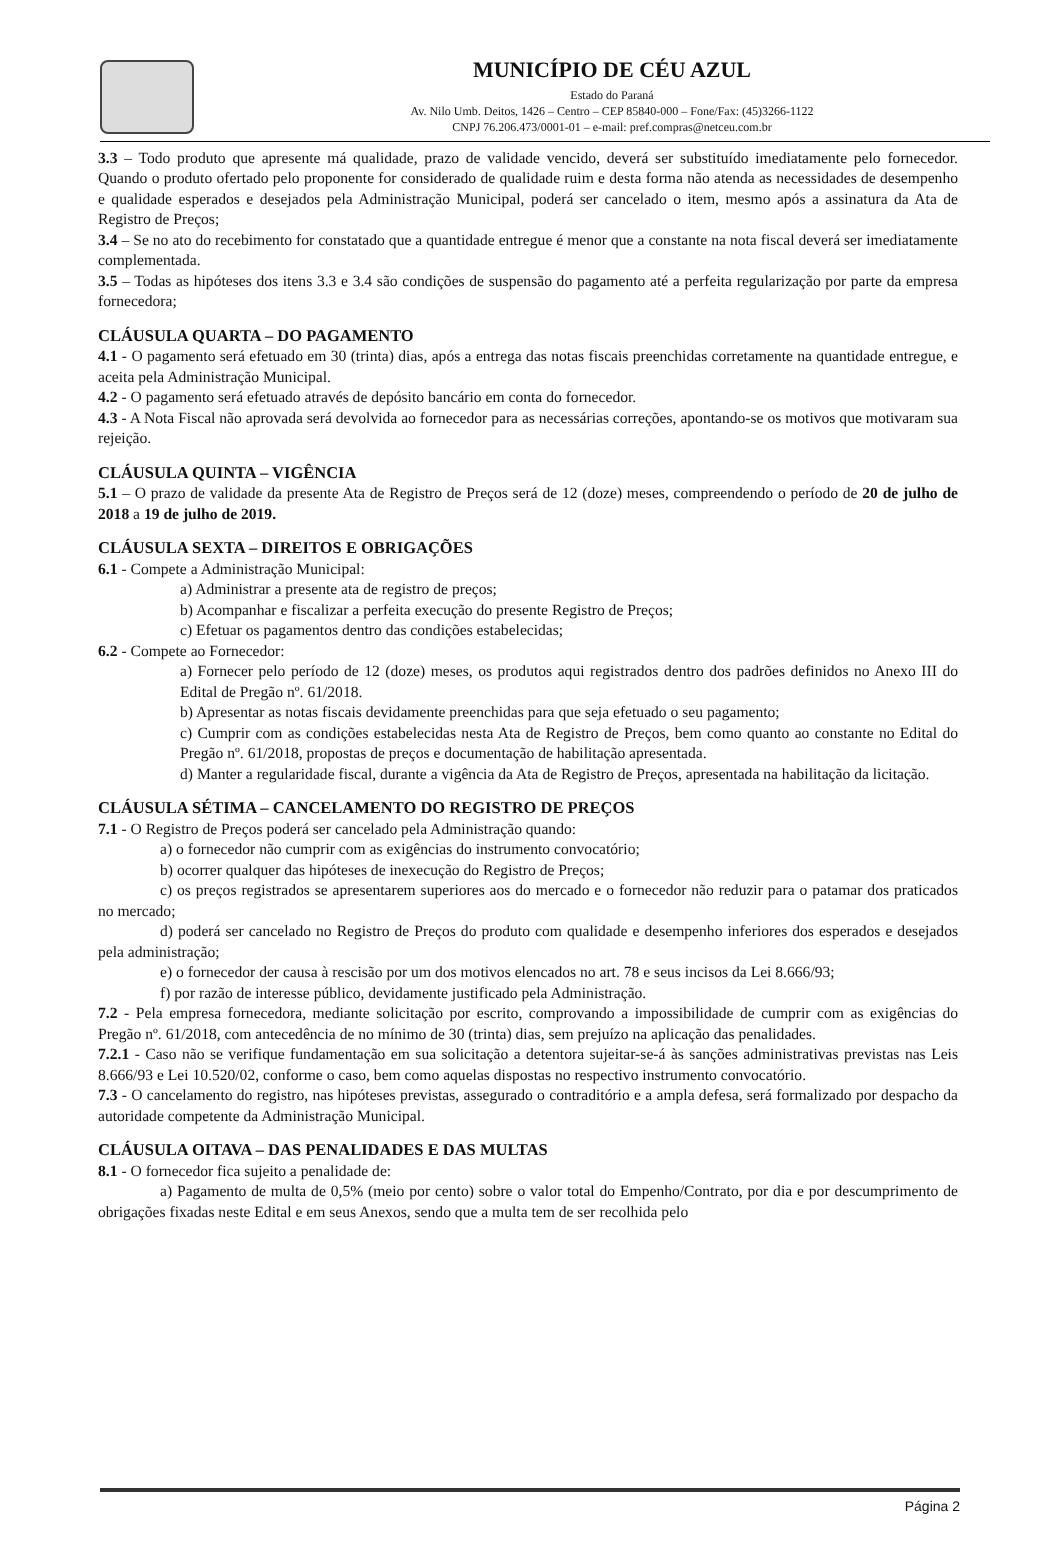MUNICÍPIO DE CÉU AZUL
Estado do Paraná
Av. Nilo Umb. Deitos, 1426 – Centro – CEP 85840-000 – Fone/Fax: (45)3266-1122
CNPJ 76.206.473/0001-01 – e-mail: pref.compras@netceu.com.br
3.3 – Todo produto que apresente má qualidade, prazo de validade vencido, deverá ser substituído imediatamente pelo fornecedor. Quando o produto ofertado pelo proponente for considerado de qualidade ruim e desta forma não atenda as necessidades de desempenho e qualidade esperados e desejados pela Administração Municipal, poderá ser cancelado o item, mesmo após a assinatura da Ata de Registro de Preços;
3.4 – Se no ato do recebimento for constatado que a quantidade entregue é menor que a constante na nota fiscal deverá ser imediatamente complementada.
3.5 – Todas as hipóteses dos itens 3.3 e 3.4 são condições de suspensão do pagamento até a perfeita regularização por parte da empresa fornecedora;
CLÁUSULA QUARTA – DO PAGAMENTO
4.1 - O pagamento será efetuado em 30 (trinta) dias, após a entrega das notas fiscais preenchidas corretamente na quantidade entregue, e aceita pela Administração Municipal.
4.2 - O pagamento será efetuado através de depósito bancário em conta do fornecedor.
4.3 - A Nota Fiscal não aprovada será devolvida ao fornecedor para as necessárias correções, apontando-se os motivos que motivaram sua rejeição.
CLÁUSULA QUINTA – VIGÊNCIA
5.1 – O prazo de validade da presente Ata de Registro de Preços será de 12 (doze) meses, compreendendo o período de 20 de julho de 2018 a 19 de julho de 2019.
CLÁUSULA SEXTA – DIREITOS E OBRIGAÇÕES
6.1 - Compete a Administração Municipal:
a) Administrar a presente ata de registro de preços;
b) Acompanhar e fiscalizar a perfeita execução do presente Registro de Preços;
c) Efetuar os pagamentos dentro das condições estabelecidas;
6.2 - Compete ao Fornecedor:
a) Fornecer pelo período de 12 (doze) meses, os produtos aqui registrados dentro dos padrões definidos no Anexo III do Edital de Pregão nº. 61/2018.
b) Apresentar as notas fiscais devidamente preenchidas para que seja efetuado o seu pagamento;
c) Cumprir com as condições estabelecidas nesta Ata de Registro de Preços, bem como quanto ao constante no Edital do Pregão nº. 61/2018, propostas de preços e documentação de habilitação apresentada.
d) Manter a regularidade fiscal, durante a vigência da Ata de Registro de Preços, apresentada na habilitação da licitação.
CLÁUSULA SÉTIMA – CANCELAMENTO DO REGISTRO DE PREÇOS
7.1 - O Registro de Preços poderá ser cancelado pela Administração quando:
a) o fornecedor não cumprir com as exigências do instrumento convocatório;
b) ocorrer qualquer das hipóteses de inexecução do Registro de Preços;
c) os preços registrados se apresentarem superiores aos do mercado e o fornecedor não reduzir para o patamar dos praticados no mercado;
d) poderá ser cancelado no Registro de Preços do produto com qualidade e desempenho inferiores dos esperados e desejados pela administração;
e) o fornecedor der causa à rescisão por um dos motivos elencados no art. 78 e seus incisos da Lei 8.666/93;
f) por razão de interesse público, devidamente justificado pela Administração.
7.2 - Pela empresa fornecedora, mediante solicitação por escrito, comprovando a impossibilidade de cumprir com as exigências do Pregão nº. 61/2018, com antecedência de no mínimo de 30 (trinta) dias, sem prejuízo na aplicação das penalidades.
7.2.1 - Caso não se verifique fundamentação em sua solicitação a detentora sujeitar-se-á às sanções administrativas previstas nas Leis 8.666/93 e Lei 10.520/02, conforme o caso, bem como aquelas dispostas no respectivo instrumento convocatório.
7.3 - O cancelamento do registro, nas hipóteses previstas, assegurado o contraditório e a ampla defesa, será formalizado por despacho da autoridade competente da Administração Municipal.
CLÁUSULA OITAVA – DAS PENALIDADES E DAS MULTAS
8.1 - O fornecedor fica sujeito a penalidade de:
a) Pagamento de multa de 0,5% (meio por cento) sobre o valor total do Empenho/Contrato, por dia e por descumprimento de obrigações fixadas neste Edital e em seus Anexos, sendo que a multa tem de ser recolhida pelo
Página 2